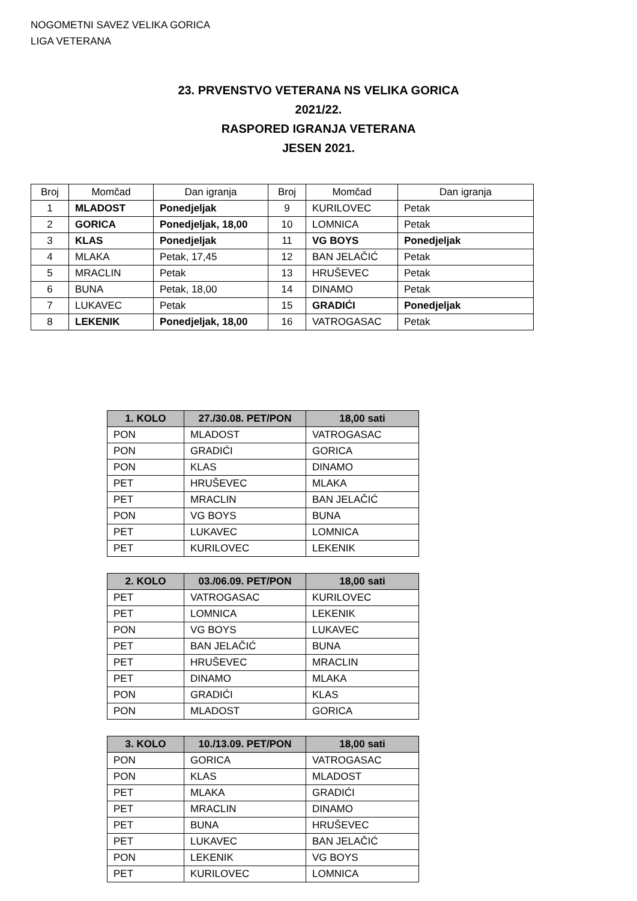NOGOMETNI SAVEZ VELIKA GORICA
LIGA VETERANA
23. PRVENSTVO VETERANA NS VELIKA GORICA
2021/22.
RASPORED IGRANJA VETERANA
JESEN 2021.
| Broj | Momčad | Dan igranja | Broj | Momčad | Dan igranja |
| --- | --- | --- | --- | --- | --- |
| 1 | MLADOST | Ponedjeljak | 9 | KURILOVEC | Petak |
| 2 | GORICA | Ponedjeljak, 18,00 | 10 | LOMNICA | Petak |
| 3 | KLAS | Ponedjeljak | 11 | VG BOYS | Ponedjeljak |
| 4 | MLAKA | Petak, 17,45 | 12 | BAN JELAČIĆ | Petak |
| 5 | MRACLIN | Petak | 13 | HRUŠEVEC | Petak |
| 6 | BUNA | Petak, 18,00 | 14 | DINAMO | Petak |
| 7 | LUKAVEC | Petak | 15 | GRADIĆI | Ponedjeljak |
| 8 | LEKENIK | Ponedjeljak, 18,00 | 16 | VATROGASAC | Petak |
| 1. KOLO | 27./30.08. PET/PON | 18,00 sati |
| --- | --- | --- |
| PON | MLADOST | VATROGASAC |
| PON | GRADIĆI | GORICA |
| PON | KLAS | DINAMO |
| PET | HRUŠEVEC | MLAKA |
| PET | MRACLIN | BAN JELAČIĆ |
| PON | VG BOYS | BUNA |
| PET | LUKAVEC | LOMNICA |
| PET | KURILOVEC | LEKENIK |
| 2. KOLO | 03./06.09. PET/PON | 18,00 sati |
| --- | --- | --- |
| PET | VATROGASAC | KURILOVEC |
| PET | LOMNICA | LEKENIK |
| PON | VG BOYS | LUKAVEC |
| PET | BAN JELAČIĆ | BUNA |
| PET | HRUŠEVEC | MRACLIN |
| PET | DINAMO | MLAKA |
| PON | GRADIĆI | KLAS |
| PON | MLADOST | GORICA |
| 3. KOLO | 10./13.09. PET/PON | 18,00 sati |
| --- | --- | --- |
| PON | GORICA | VATROGASAC |
| PON | KLAS | MLADOST |
| PET | MLAKA | GRADIĆI |
| PET | MRACLIN | DINAMO |
| PET | BUNA | HRUŠEVEC |
| PET | LUKAVEC | BAN JELAČIĆ |
| PON | LEKENIK | VG BOYS |
| PET | KURILOVEC | LOMNICA |